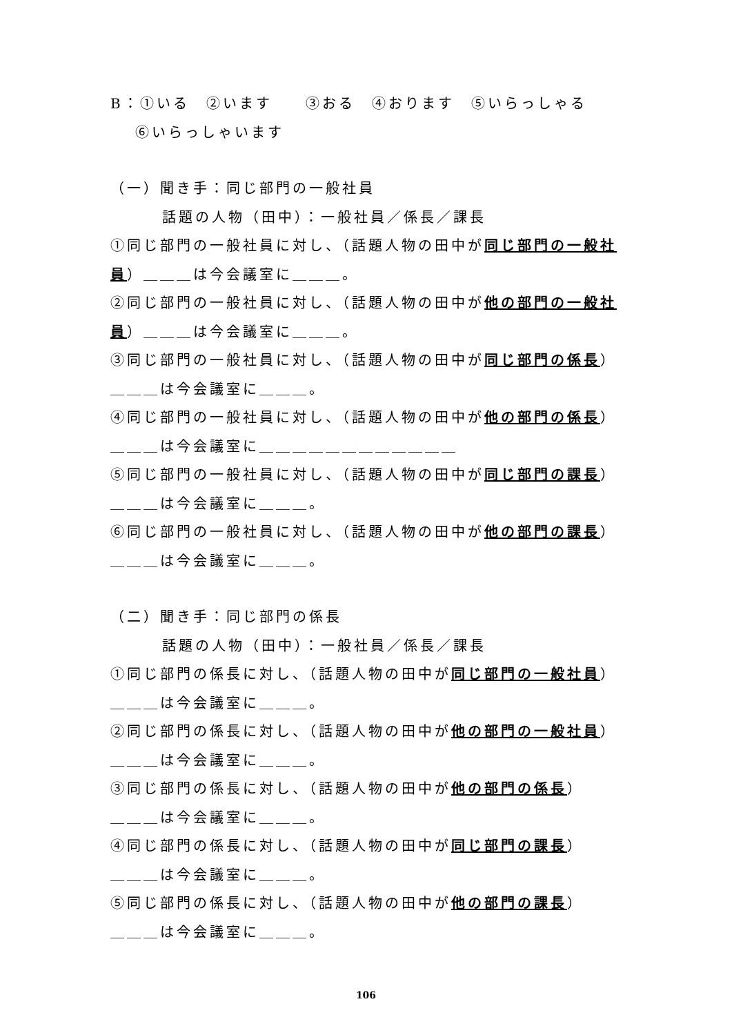B：①いる　②います　　③おる　④おります　⑤いらっしゃる
⑥いらっしゃいます
（一）聞き手：同じ部門の一般社員
話題の人物（田中）：一般社員／係長／課長
①同じ部門の一般社員に対し、（話題人物の田中が同じ部門の一般社員）＿＿＿は今会議室に＿＿＿。
②同じ部門の一般社員に対し、（話題人物の田中が他の部門の一般社員）＿＿＿は今会議室に＿＿＿。
③同じ部門の一般社員に対し、（話題人物の田中が同じ部門の係長）
＿＿＿は今会議室に＿＿＿。
④同じ部門の一般社員に対し、（話題人物の田中が他の部門の係長）
＿＿＿は今会議室に＿＿＿＿＿＿＿＿＿＿＿＿
⑤同じ部門の一般社員に対し、（話題人物の田中が同じ部門の課長）
＿＿＿は今会議室に＿＿＿。
⑥同じ部門の一般社員に対し、（話題人物の田中が他の部門の課長）
＿＿＿は今会議室に＿＿＿。
（二）聞き手：同じ部門の係長
話題の人物（田中）：一般社員／係長／課長
①同じ部門の係長に対し、（話題人物の田中が同じ部門の一般社員）
＿＿＿は今会議室に＿＿＿。
②同じ部門の係長に対し、（話題人物の田中が他の部門の一般社員）
＿＿＿は今会議室に＿＿＿。
③同じ部門の係長に対し、（話題人物の田中が他の部門の係長）
＿＿＿は今会議室に＿＿＿。
④同じ部門の係長に対し、（話題人物の田中が同じ部門の課長）
＿＿＿は今会議室に＿＿＿。
⑤同じ部門の係長に対し、（話題人物の田中が他の部門の課長）
＿＿＿は今会議室に＿＿＿。
106